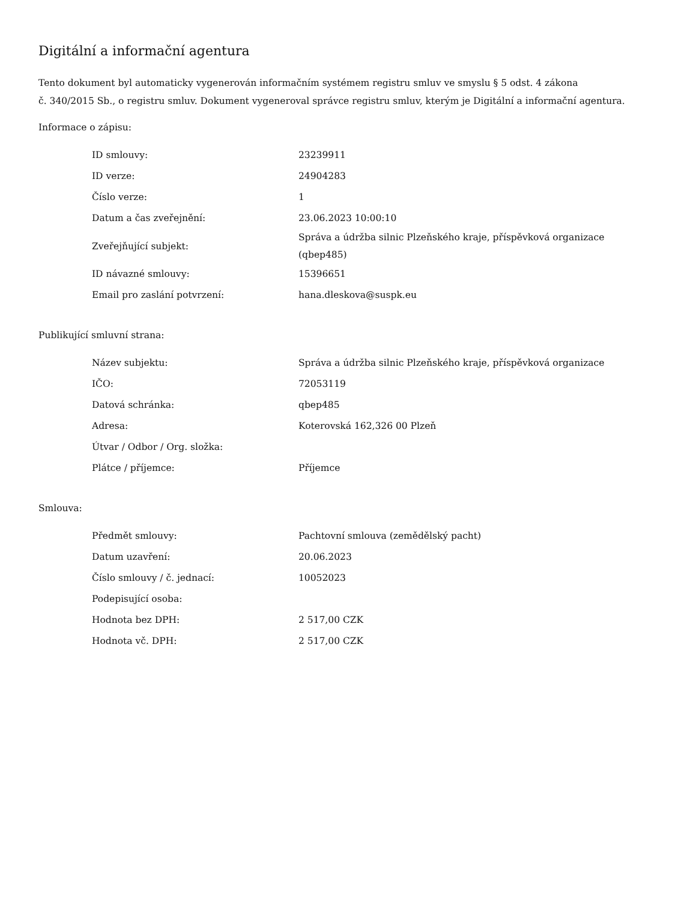Digitální a informační agentura
Tento dokument byl automaticky vygenerován informačním systémem registru smluv ve smyslu § 5 odst. 4 zákona
č. 340/2015 Sb., o registru smluv. Dokument vygeneroval správce registru smluv, kterým je Digitální a informační agentura.
Informace o zápisu:
| ID smlouvy: | 23239911 |
| ID verze: | 24904283 |
| Číslo verze: | 1 |
| Datum a čas zveřejnění: | 23.06.2023 10:00:10 |
| Zveřejňující subjekt: | Správa a údržba silnic Plzeňského kraje, příspěvková organizace (qbep485) |
| ID návazné smlouvy: | 15396651 |
| Email pro zaslání potvrzení: | hana.dleskova@suspk.eu |
Publikující smluvní strana:
| Název subjektu: | Správa a údržba silnic Plzeňského kraje, příspěvková organizace |
| IČO: | 72053119 |
| Datová schránka: | qbep485 |
| Adresa: | Koterovská 162,326 00 Plzeň |
| Útvar / Odbor / Org. složka: | |
| Plátce / příjemce: | Příjemce |
Smlouva:
| Předmět smlouvy: | Pachtovní smlouva (zemědělský pacht) |
| Datum uzavření: | 20.06.2023 |
| Číslo smlouvy / č. jednací: | 10052023 |
| Podepisující osoba: | |
| Hodnota bez DPH: | 2 517,00 CZK |
| Hodnota vč. DPH: | 2 517,00 CZK |